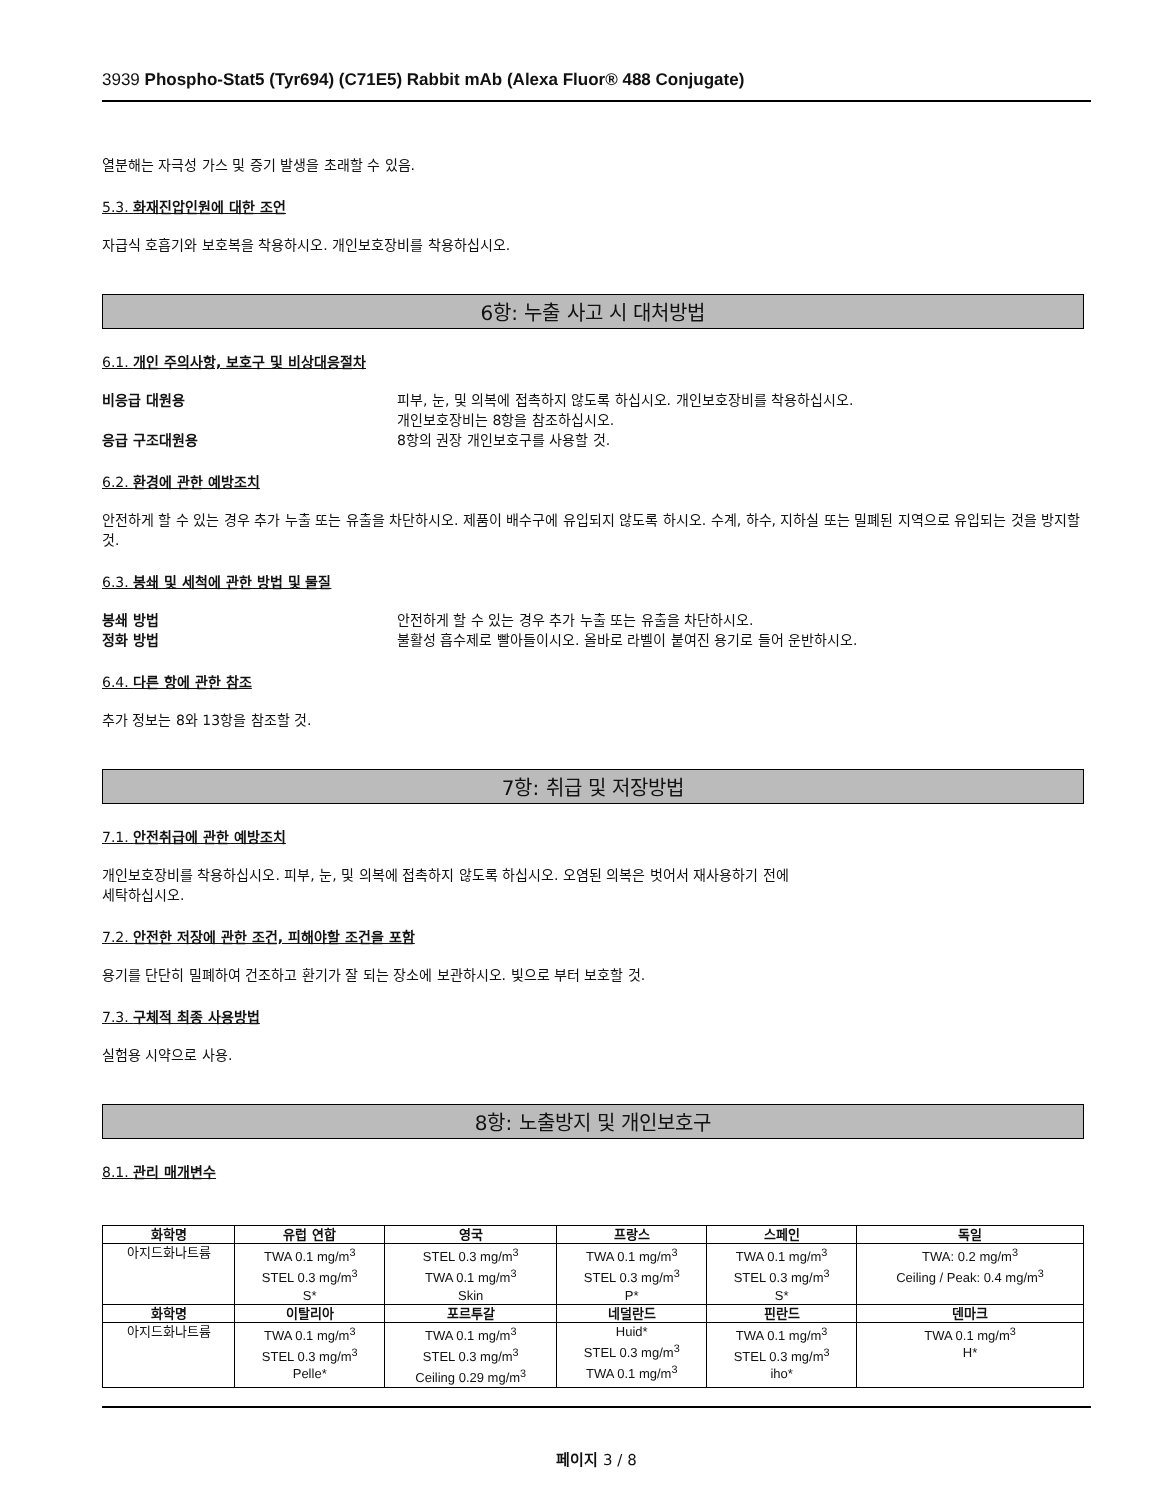3939 Phospho-Stat5 (Tyr694) (C71E5) Rabbit mAb (Alexa Fluor® 488 Conjugate)
열분해는 자극성 가스 및 증기 발생을 초래할 수 있음.
5.3. 화재진압인원에 대한 조언
자급식 호흡기와 보호복을 착용하시오. 개인보호장비를 착용하십시오.
6항: 누출 사고 시 대처방법
6.1. 개인 주의사항, 보호구 및 비상대응절차
비응급 대원용 피부, 눈, 및 의복에 접촉하지 않도록 하십시오. 개인보호장비를 착용하십시오.
개인보호장비는 8항을 참조하십시오.
응급 구조대원용 8항의 권장 개인보호구를 사용할 것.
6.2. 환경에 관한 예방조치
안전하게 할 수 있는 경우 추가 누출 또는 유출을 차단하시오. 제품이 배수구에 유입되지 않도록 하시오. 수계, 하수, 지하실 또는 밀폐된 지역으로 유입되는 것을 방지할 것.
6.3. 봉쇄 및 세척에 관한 방법 및 물질
봉쇄 방법 안전하게 할 수 있는 경우 추가 누출 또는 유출을 차단하시오.
정화 방법 불활성 흡수제로 빨아들이시오. 올바로 라벨이 붙여진 용기로 들어 운반하시오.
6.4. 다른 항에 관한 참조
추가 정보는 8와 13항을 참조할 것.
7항: 취급 및 저장방법
7.1. 안전취급에 관한 예방조치
개인보호장비를 착용하십시오. 피부, 눈, 및 의복에 접촉하지 않도록 하십시오. 오염된 의복은 벗어서 재사용하기 전에
세탁하십시오.
7.2. 안전한 저장에 관한 조건, 피해야할 조건을 포함
용기를 단단히 밀폐하여 건조하고 환기가 잘 되는 장소에 보관하시오. 빛으로 부터 보호할 것.
7.3. 구체적 최종 사용방법
실험용 시약으로 사용.
8항: 노출방지 및 개인보호구
8.1. 관리 매개변수
| 화학명 | 유럽 연합 | 영국 | 프랑스 | 스페인 | 독일 |
| --- | --- | --- | --- | --- | --- |
| 아지드화나트륨 | TWA 0.1 mg/m<sup>3</sup> STEL 0.3 mg/m<sup>3</sup> S* | STEL 0.3 mg/m<sup>3</sup> TWA 0.1 mg/m<sup>3</sup> Skin | TWA 0.1 mg/m<sup>3</sup> STEL 0.3 mg/m<sup>3</sup> P* | TWA 0.1 mg/m<sup>3</sup> STEL 0.3 mg/m<sup>3</sup> S* | TWA: 0.2 mg/m<sup>3</sup> Ceiling / Peak: 0.4 mg/m<sup>3</sup> |
| 화학명 | 이탈리아 | 포르투갈 | 네덜란드 | 핀란드 | 덴마크 |
| 아지드화나트륨 | TWA 0.1 mg/m<sup>3</sup> STEL 0.3 mg/m<sup>3</sup> Pelle* | TWA 0.1 mg/m<sup>3</sup> STEL 0.3 mg/m<sup>3</sup> Ceiling 0.29 mg/m<sup>3</sup> | Huid* STEL 0.3 mg/m<sup>3</sup> TWA 0.1 mg/m<sup>3</sup> | TWA 0.1 mg/m<sup>3</sup> STEL 0.3 mg/m<sup>3</sup> iho* | TWA 0.1 mg/m<sup>3</sup> H* |
페이지 3 / 8